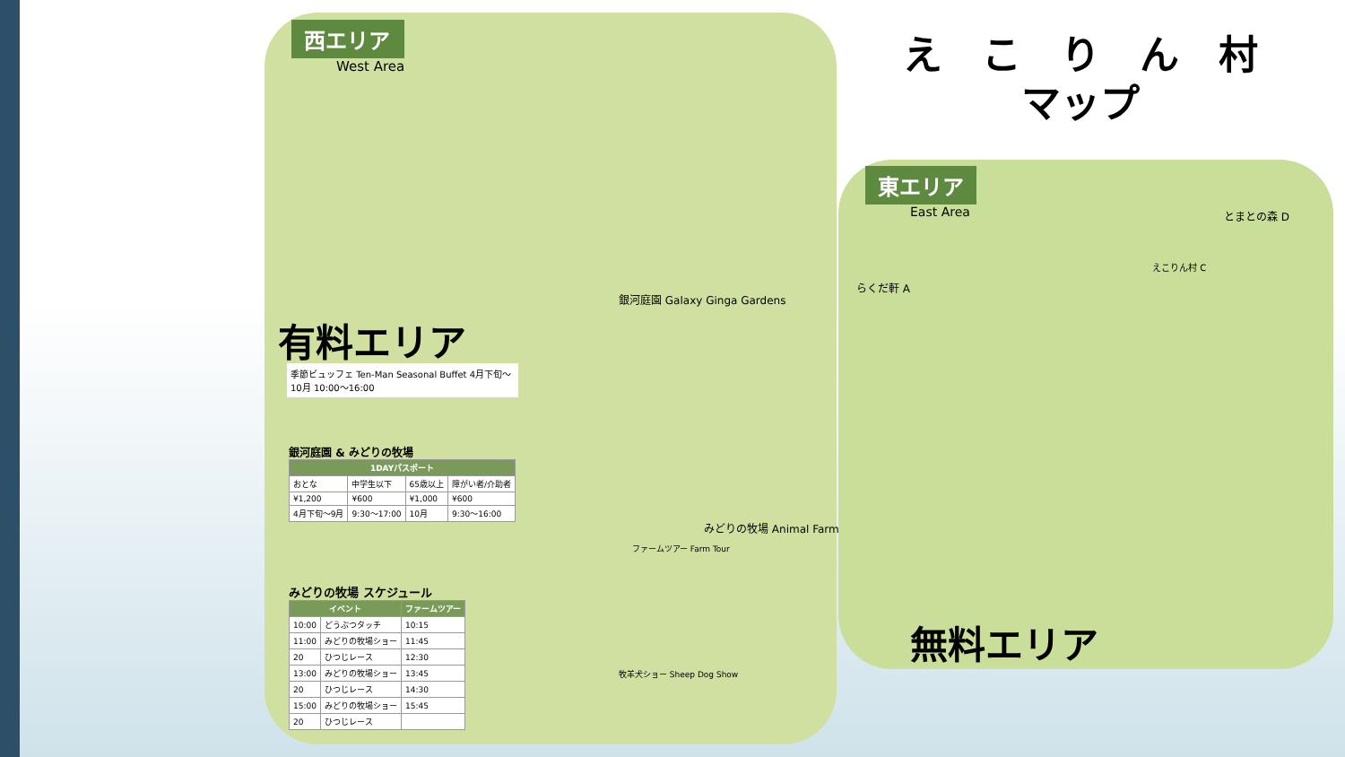え　こ　り　ん　村
マップ
西エリア
West Area
東エリア
East Area
有料エリア
無料エリア
季節ビュッフェ Ten-Man Seasonal Buffet 4月下旬～10月 10:00～16:00
銀河庭園 & みどりの牧場
| 1DAYパスポート | | | |
| --- | --- | --- | --- |
| おとな | 中学生以下 | 65歳以上 | 障がい者/介助者 |
| ¥1,200 | ¥600 | ¥1,000 | ¥600 |
| 4月下旬～9月 | 9:30～17:00 | 10月 | 9:30～16:00 |
みどりの牧場 スケジュール
| イベント | | ファームツアー |
| --- | --- | --- |
| 10:00 | どうぶつタッチ | 10:15 |
| 11:00 | みどりの牧場ショー | 11:45 |
| 20 | ひつじレース | 12:30 |
| 13:00 | みどりの牧場ショー | 13:45 |
| 20 | ひつじレース | 14:30 |
| 15:00 | みどりの牧場ショー | 15:45 |
| 20 | ひつじレース | |
銀河庭園 Galaxy Ginga Gardens
みどりの牧場 Animal Farm
ファームツアー Farm Tour
牧羊犬ショー Sheep Dog Show
らくだ軒 A
とまとの森 D
えこりん村 C